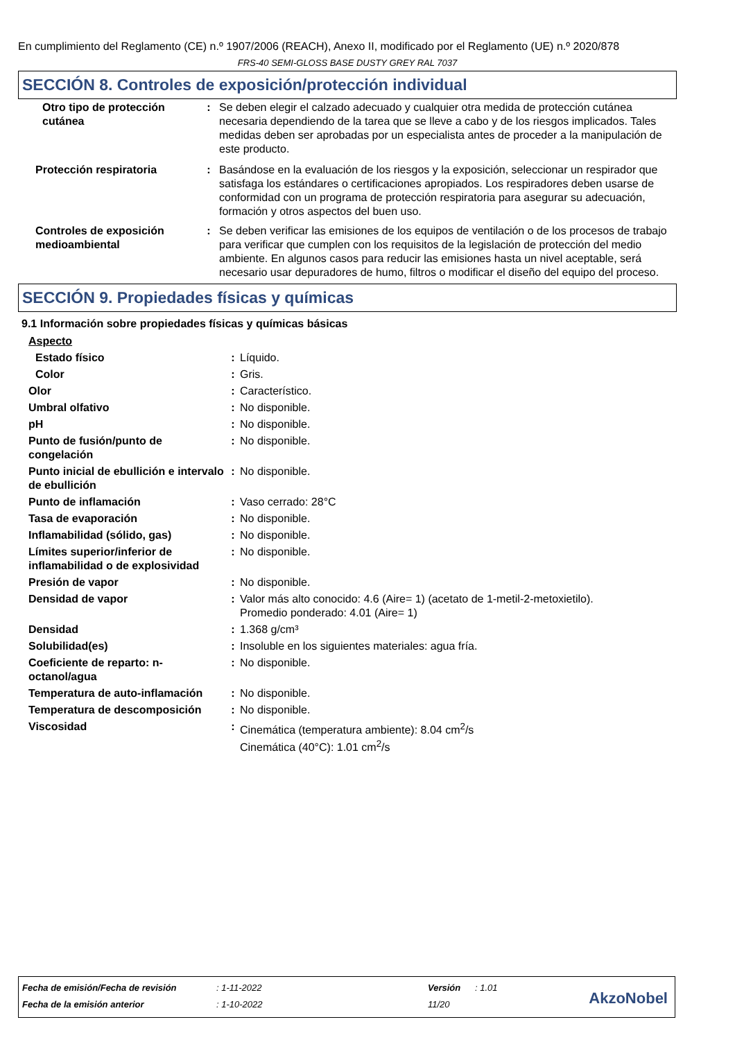En cumplimiento del Reglamento (CE) n.º 1907/2006 (REACH), Anexo II, modificado por el Reglamento (UE) n.º 2020/878
FRS-40 SEMI-GLOSS BASE DUSTY GREY RAL 7037
SECCIÓN 8. Controles de exposición/protección individual
| Otro tipo de protección cutánea | : | Se deben elegir el calzado adecuado y cualquier otra medida de protección cutánea necesaria dependiendo de la tarea que se lleve a cabo y de los riesgos implicados. Tales medidas deben ser aprobadas por un especialista antes de proceder a la manipulación de este producto. |
| Protección respiratoria | : | Basándose en la evaluación de los riesgos y la exposición, seleccionar un respirador que satisfaga los estándares o certificaciones apropiados. Los respiradores deben usarse de conformidad con un programa de protección respiratoria para asegurar su adecuación, formación y otros aspectos del buen uso. |
| Controles de exposición medioambiental | : | Se deben verificar las emisiones de los equipos de ventilación o de los procesos de trabajo para verificar que cumplen con los requisitos de la legislación de protección del medio ambiente. En algunos casos para reducir las emisiones hasta un nivel aceptable, será necesario usar depuradores de humo, filtros o modificar el diseño del equipo del proceso. |
SECCIÓN 9. Propiedades físicas y químicas
9.1 Información sobre propiedades físicas y químicas básicas
| Aspecto | | |
| Estado físico | : | Líquido. |
| Color | : | Gris. |
| Olor | : | Característico. |
| Umbral olfativo | : | No disponible. |
| pH | : | No disponible. |
| Punto de fusión/punto de congelación | : | No disponible. |
| Punto inicial de ebullición e intervalo de ebullición | : | No disponible. |
| Punto de inflamación | : | Vaso cerrado: 28°C |
| Tasa de evaporación | : | No disponible. |
| Inflamabilidad (sólido, gas) | : | No disponible. |
| Límites superior/inferior de inflamabilidad o de explosividad | : | No disponible. |
| Presión de vapor | : | No disponible. |
| Densidad de vapor | : | Valor más alto conocido: 4.6 (Aire= 1) (acetato de 1-metil-2-metoxietilo). Promedio ponderado: 4.01 (Aire= 1) |
| Densidad | : | 1.368 g/cm³ |
| Solubilidad(es) | : | Insoluble en los siguientes materiales: agua fría. |
| Coeficiente de reparto: n-octanol/agua | : | No disponible. |
| Temperatura de auto-inflamación | : | No disponible. |
| Temperatura de descomposición | : | No disponible. |
| Viscosidad | : | Cinemática (temperatura ambiente): 8.04 cm<sup>2</sup>/s Cinemática (40°C): 1.01 cm<sup>2</sup>/s |
| Fecha de emisión/Fecha de revisión | : 1-11-2022 | Versión | : 1.01 |
| Fecha de la emisión anterior | : 1-10-2022 | 11/20 | |
AkzoNobel